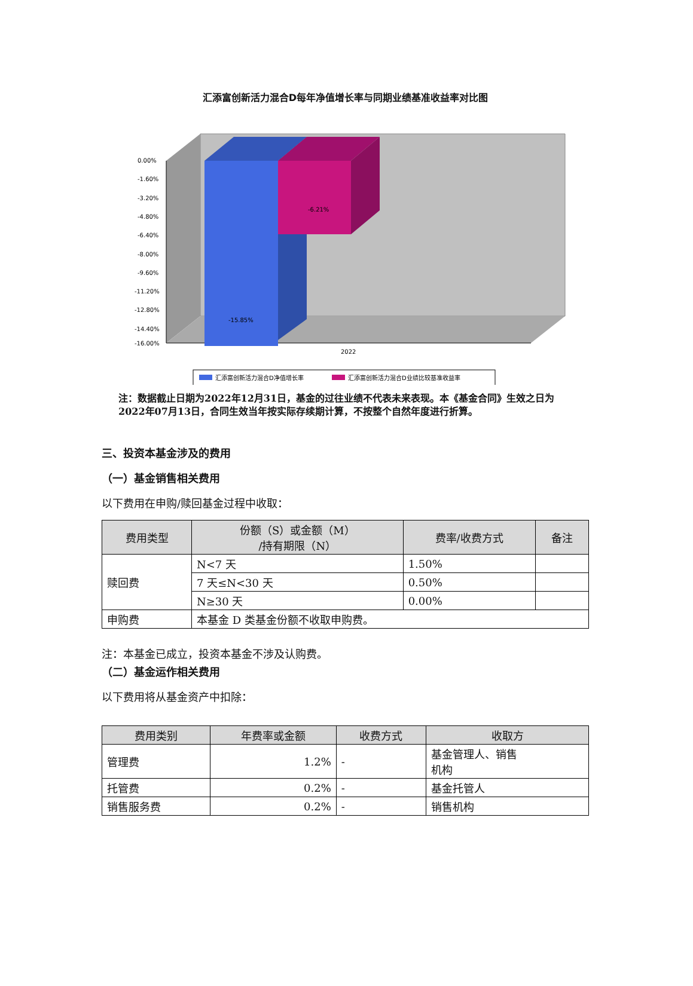汇添富创新活力混合D每年净值增长率与同期业绩基准收益率对比图
0.00%
-1.60%
-3.20%
-4.80%
-6.40%
-8.00%
-9.60%
-11.20%
-12.80%
-14.40%
-16.00%
2022
-15.85%
-6.21%
汇添富创新活力混合D净值增长率
汇添富创新活力混合D业绩比较基准收益率
注：数据截止日期为2022年12月31日，基金的过往业绩不代表未来表现。本《基金合同》生效之日为2022年07月13日，合同生效当年按实际存续期计算，不按整个自然年度进行折算。
三、投资本基金涉及的费用
（一）基金销售相关费用
以下费用在申购/赎回基金过程中收取：
| 费用类型 | 份额（S）或金额（M） /持有期限（N） | 费率/收费方式 | 备注 |
| --- | --- | --- | --- |
| 赎回费 | N<7 天 | 1.50% | |
| | 7 天≤N<30 天 | 0.50% | |
| | N≥30 天 | 0.00% | |
| 申购费 | 本基金 D 类基金份额不收取申购费。 | | |
注：本基金已成立，投资本基金不涉及认购费。
（二）基金运作相关费用
以下费用将从基金资产中扣除：
| 费用类别 | 年费率或金额 | 收费方式 | 收取方 |
| --- | --- | --- | --- |
| 管理费 | 1.2% | - | 基金管理人、销售 机构 |
| 托管费 | 0.2% | - | 基金托管人 |
| 销售服务费 | 0.2% | - | 销售机构 |